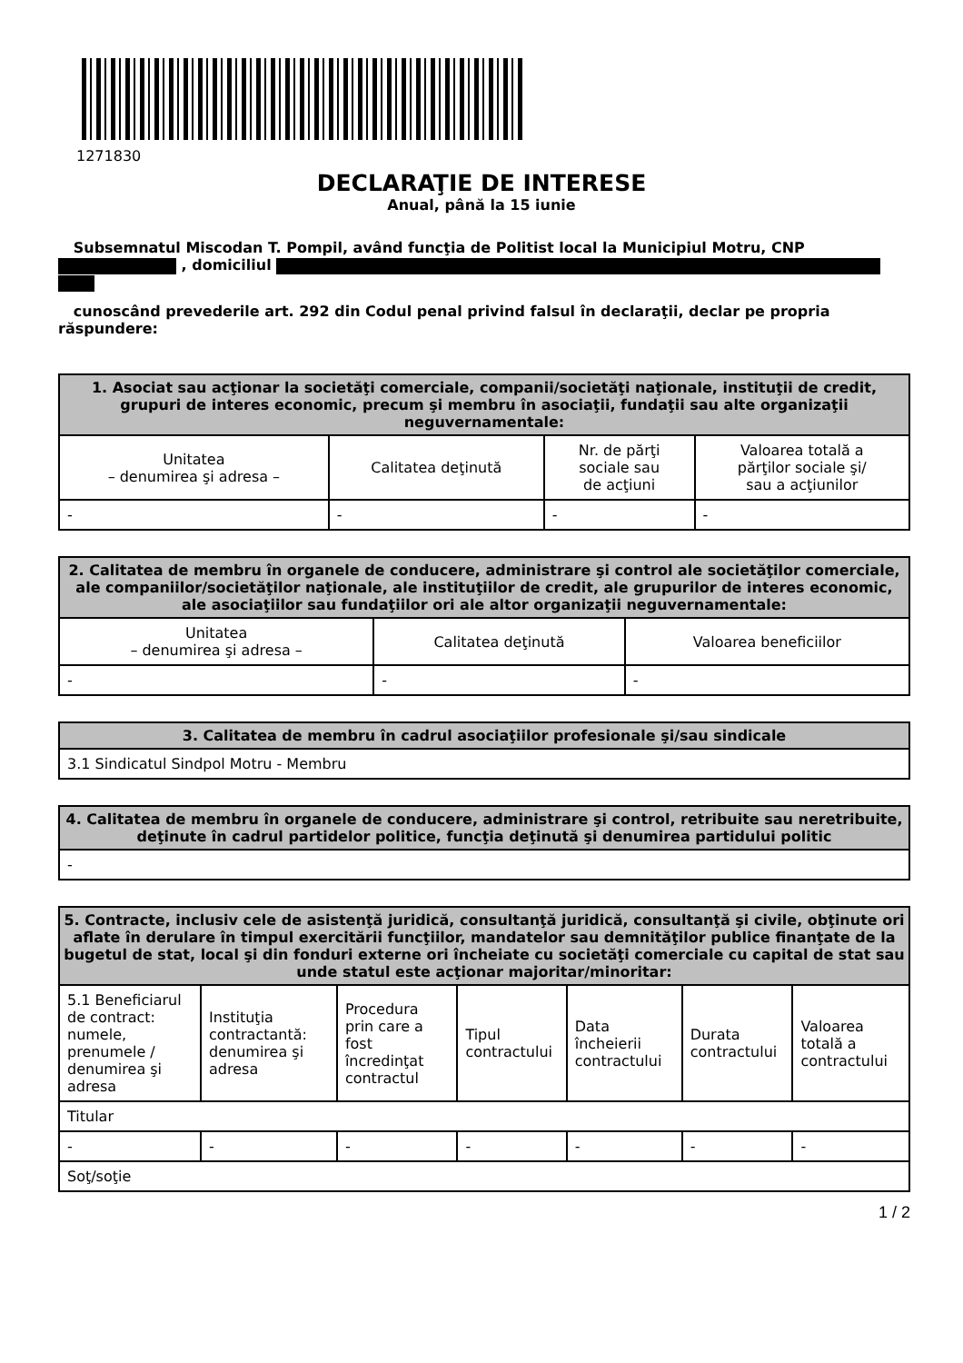1271830
DECLARAŢIE DE INTERESE
Anual, până la 15 iunie
Subsemnatul Miscodan T. Pompil, având funcţia de Politist local la Municipiul Motru, CNP
, domiciliul
cunoscând prevederile art. 292 din Codul penal privind falsul în declaraţii, declar pe propria răspundere:
| 1. Asociat sau acţionar la societăţi comerciale, companii/societăţi naţionale, instituţii de credit, grupuri de interes economic, precum şi membru în asociaţii, fundaţii sau alte organizaţii neguvernamentale: | | | |
| --- | --- | --- | --- |
| Unitatea – denumirea şi adresa – | Calitatea deţinută | Nr. de părţi sociale sau de acţiuni | Valoarea totală a părţilor sociale şi/ sau a acţiunilor |
| - | - | - | - |
| 2. Calitatea de membru în organele de conducere, administrare şi control ale societăţilor comerciale, ale companiilor/societăţilor naţionale, ale instituţiilor de credit, ale grupurilor de interes economic, ale asociaţiilor sau fundaţiilor ori ale altor organizaţii neguvernamentale: | | |
| --- | --- | --- |
| Unitatea – denumirea şi adresa – | Calitatea deţinută | Valoarea beneficiilor |
| - | - | - |
| 3. Calitatea de membru în cadrul asociaţiilor profesionale şi/sau sindicale |
| --- |
| 3.1 Sindicatul Sindpol Motru - Membru |
| 4. Calitatea de membru în organele de conducere, administrare şi control, retribuite sau neretribuite, deţinute în cadrul partidelor politice, funcţia deţinută şi denumirea partidului politic |
| --- |
| - |
| 5. Contracte, inclusiv cele de asistenţă juridică, consultanţă juridică, consultanţă şi civile, obţinute ori aflate în derulare în timpul exercitării funcţiilor, mandatelor sau demnităţilor publice finanţate de la bugetul de stat, local şi din fonduri externe ori încheiate cu societăţi comerciale cu capital de stat sau unde statul este acţionar majoritar/minoritar: | | | | | | |
| --- | --- | --- | --- | --- | --- | --- |
| 5.1 Beneficiarul de contract: numele, prenumele / denumirea şi adresa | Instituţia contractantă: denumirea şi adresa | Procedura prin care a fost încredinţat contractul | Tipul contractului | Data încheierii contractului | Durata contractului | Valoarea totală a contractului |
| Titular | | | | | | |
| - | - | - | - | - | - | - |
| Soţ/soţie | | | | | | |
1 / 2